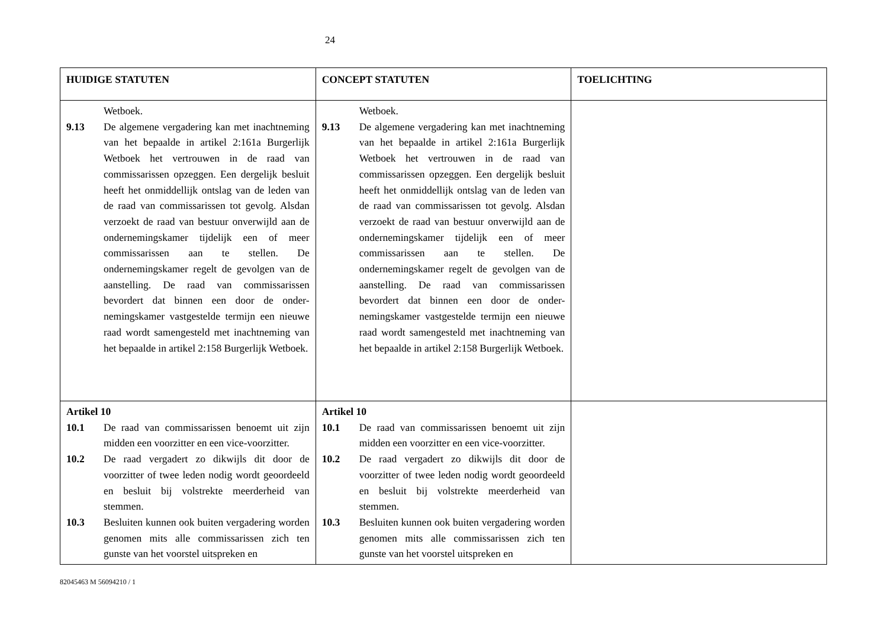24
| HUIDIGE STATUTEN | CONCEPT STATUTEN | TOELICHTING |
| --- | --- | --- |
| Wetboek. 9.13 De algemene vergadering kan met inachtneming van het bepaalde in artikel 2:161a Burgerlijk Wetboek het vertrouwen in de raad van commissarissen opzeggen. Een dergelijk besluit heeft het onmiddellijk ontslag van de leden van de raad van commissarissen tot gevolg. Alsdan verzoekt de raad van bestuur onverwijld aan de ondernemingskamer tijdelijk een of meer commissarissen aan te stellen. De ondernemingskamer regelt de gevolgen van de aanstelling. De raad van commissarissen bevordert dat binnen een door de onder-nemingskamer vastgestelde termijn een nieuwe raad wordt samengesteld met inachtneming van het bepaalde in artikel 2:158 Burgerlijk Wetboek. | Wetboek. 9.13 De algemene vergadering kan met inachtneming van het bepaalde in artikel 2:161a Burgerlijk Wetboek het vertrouwen in de raad van commissarissen opzeggen. Een dergelijk besluit heeft het onmiddellijk ontslag van de leden van de raad van commissarissen tot gevolg. Alsdan verzoekt de raad van bestuur onverwijld aan de ondernemingskamer tijdelijk een of meer commissarissen aan te stellen. De ondernemingskamer regelt de gevolgen van de aanstelling. De raad van commissarissen bevordert dat binnen een door de onder-nemingskamer vastgestelde termijn een nieuwe raad wordt samengesteld met inachtneming van het bepaalde in artikel 2:158 Burgerlijk Wetboek. | |
| Artikel 10 10.1 De raad van commissarissen benoemt uit zijn midden een voorzitter en een vice-voorzitter. 10.2 De raad vergadert zo dikwijls dit door de voorzitter of twee leden nodig wordt geoordeeld en besluit bij volstrekte meerderheid van stemmen. 10.3 Besluiten kunnen ook buiten vergadering worden genomen mits alle commissarissen zich ten gunste van het voorstel uitspreken en | Artikel 10 10.1 De raad van commissarissen benoemt uit zijn midden een voorzitter en een vice-voorzitter. 10.2 De raad vergadert zo dikwijls dit door de voorzitter of twee leden nodig wordt geoordeeld en besluit bij volstrekte meerderheid van stemmen. 10.3 Besluiten kunnen ook buiten vergadering worden genomen mits alle commissarissen zich ten gunste van het voorstel uitspreken en | |
82045463 M 56094210 / 1